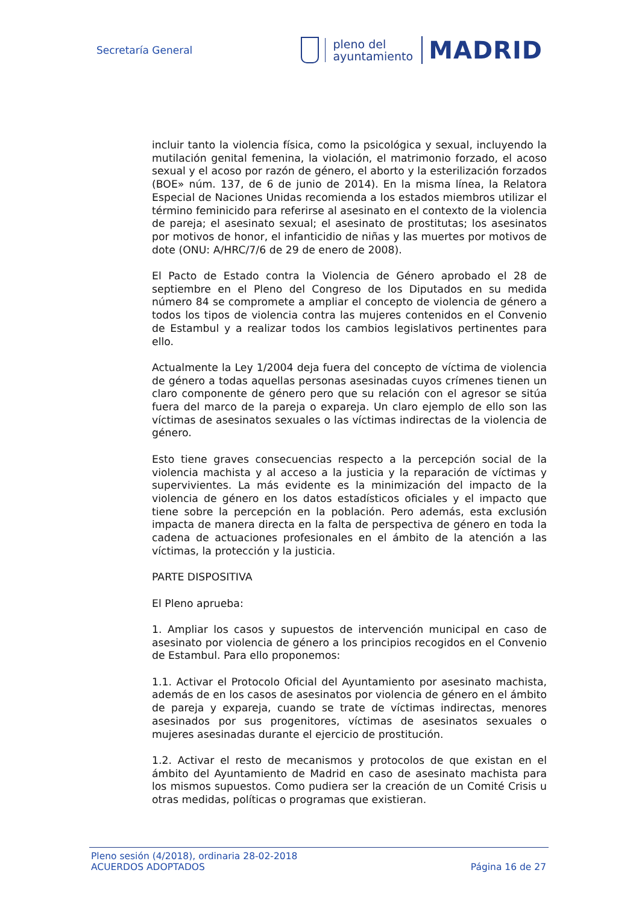Secretaría General
pleno del
ayuntamiento
MADRID
incluir tanto la violencia física, como la psicológica y sexual, incluyendo la mutilación genital femenina, la violación, el matrimonio forzado, el acoso sexual y el acoso por razón de género, el aborto y la esterilización forzados (BOE» núm. 137, de 6 de junio de 2014). En la misma línea, la Relatora Especial de Naciones Unidas recomienda a los estados miembros utilizar el término feminicido para referirse al asesinato en el contexto de la violencia de pareja; el asesinato sexual; el asesinato de prostitutas; los asesinatos por motivos de honor, el infanticidio de niñas y las muertes por motivos de dote (ONU: A/HRC/7/6 de 29 de enero de 2008).
El Pacto de Estado contra la Violencia de Género aprobado el 28 de septiembre en el Pleno del Congreso de los Diputados en su medida número 84 se compromete a ampliar el concepto de violencia de género a todos los tipos de violencia contra las mujeres contenidos en el Convenio de Estambul y a realizar todos los cambios legislativos pertinentes para ello.
Actualmente la Ley 1/2004 deja fuera del concepto de víctima de violencia de género a todas aquellas personas asesinadas cuyos crímenes tienen un claro componente de género pero que su relación con el agresor se sitúa fuera del marco de la pareja o expareja. Un claro ejemplo de ello son las víctimas de asesinatos sexuales o las víctimas indirectas de la violencia de género.
Esto tiene graves consecuencias respecto a la percepción social de la violencia machista y al acceso a la justicia y la reparación de víctimas y supervivientes. La más evidente es la minimización del impacto de la violencia de género en los datos estadísticos oficiales y el impacto que tiene sobre la percepción en la población. Pero además, esta exclusión impacta de manera directa en la falta de perspectiva de género en toda la cadena de actuaciones profesionales en el ámbito de la atención a las víctimas, la protección y la justicia.
PARTE DISPOSITIVA
El Pleno aprueba:
1. Ampliar los casos y supuestos de intervención municipal en caso de asesinato por violencia de género a los principios recogidos en el Convenio de Estambul. Para ello proponemos:
1.1. Activar el Protocolo Oficial del Ayuntamiento por asesinato machista, además de en los casos de asesinatos por violencia de género en el ámbito de pareja y expareja, cuando se trate de víctimas indirectas, menores asesinados por sus progenitores, víctimas de asesinatos sexuales o mujeres asesinadas durante el ejercicio de prostitución.
1.2. Activar el resto de mecanismos y protocolos de que existan en el ámbito del Ayuntamiento de Madrid en caso de asesinato machista para los mismos supuestos. Como pudiera ser la creación de un Comité Crisis u otras medidas, políticas o programas que existieran.
Pleno sesión (4/2018), ordinaria 28-02-2018
ACUERDOS ADOPTADOS Página 16 de 27